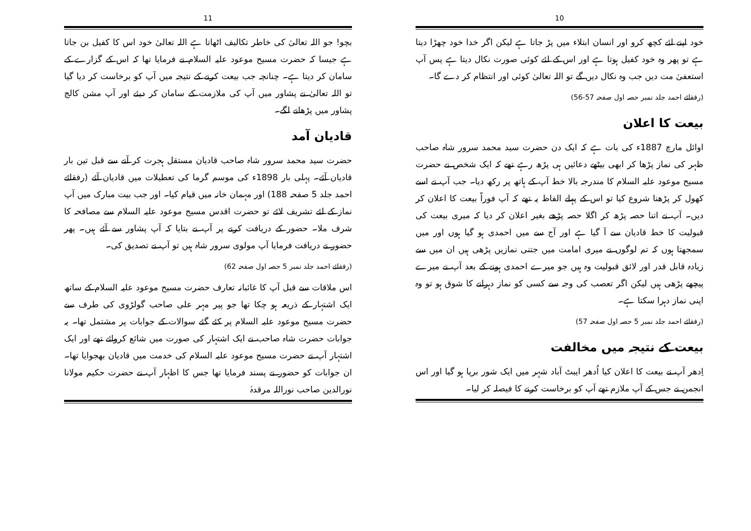10
خود اپنے لئے کچھ کرو اور انسان ابتلاء میں پڑ جاتا ہے لیکن اگر خدا خود چھڑا دیتا ہے تو پھر وہ خود کفیل ہوتا ہے اور اس کے لئے کوئی صورت نکال دیتا ہے پس آپ استعفیٰ مت دیں جب وہ نکال دیں گے تو اللہ تعالیٰ کوئی اور انتظام کر دے گا۔
(رفقائے احمد جلد نمبر حصہ اول صفحہ 57-56)
بیعت کا اعلان
اوائل مارچ 1887ء کی بات ہے کہ ایک دن حضرت سید محمد سرور شاہ صاحب ظہر کی نماز پڑھا کر ابھی بیٹھے دعائیں ہی پڑھ رہے تھے کہ ایک شخص نے حضرت مسیح موعود علیہ السلام کا مندرجہ بالا خط آپ کے ہاتھ پر رکھ دیا۔ جب آپ نے اسے کھول کر پڑھنا شروع کیا تو اس کے پہلے الفاظ یہ تھے کہ آپ فوراً بیعت کا اعلان کر دیں۔ آپ نے اتنا حصہ پڑھ کر اگلا حصہ پڑھے بغیر اعلان کر دیا کہ میری بیعت کی قبولیت کا خط قادیان سے آ گیا ہے اور آج سے میں احمدی ہو گیا ہوں اور میں سمجھتا ہوں کہ تم لوگوں نے میری امامت میں جتنی نمازیں پڑھی ہیں ان میں سے زیادہ قابل قدر اور لائق قبولیت وہ ہیں جو میرے احمدی ہونے کے بعد آپ نے میرے پیچھے پڑھی ہیں لیکن اگر تعصب کی وجہ سے کسی کو نماز دہرانے کا شوق ہو تو وہ اپنی نماز دہرا سکتا ہے۔
(رفقائے احمد جلد نمبر 5 حصہ اول صفحہ 57)
بیعت کے نتیجہ میں مخالفت
اِدھر آپ نے بیعت کا اعلان کیا اُدھر ایبٹ آباد شہر میں ایک شور برپا ہو گیا اور اس انجمن نے جس کے آپ ملازم تھے آپ کو برخاست کرنے کا فیصلہ کر لیا۔
11
بچو! جو اللہ تعالیٰ کی خاطر تکالیف اٹھاتا ہے اللہ تعالیٰ خود اس کا کفیل بن جاتا ہے جیسا کہ حضرت مسیح موعود علیہ السلام نے فرمایا تھا کہ اس کے گزارے کے سامان کر دیتا ہے۔ چنانچہ جب بیعت کرنے کے نتیجہ میں آپ کو برخاست کر دیا گیا تو اللہ تعالیٰ نے پشاور میں آپ کی ملازمت کے سامان کر دیئے اور آپ مشن کالج پشاور میں پڑھانے لگے۔
قادیان آمد
حضرت سید محمد سرور شاہ صاحب قادیان مستقل ہجرت کر آنے سے قبل تین بار قادیان آئے۔ پہلی بار 1898ء کی موسم گرما کی تعطیلات میں قادیان آئے (رفقائے احمد جلد 5 صفحہ 188) اور مہمان خانہ میں قیام کیا۔ اور جب بیت مبارک میں آپ نماز کے لئے تشریف لائے تو حضرت اقدس مسیح موعود علیہ السلام سے مصافحہ کا شرف ملا۔ حضور کے دریافت کرنے پر آپ نے بتایا کہ آپ پشاور سے آئے ہیں۔ پھر حضور نے دریافت فرمایا آپ مولوی سرور شاہ ہیں تو آپ نے تصدیق کی۔
(رفقائے احمد جلد نمبر 5 حصہ اول صفحہ 62)
اس ملاقات سے قبل آپ کا غائبانہ تعارف حضرت مسیح موعود علیہ السلام کے ساتھ ایک اشتہار کے ذریعہ ہو چکا تھا جو پیر مہر علی صاحب گولڑوی کی طرف سے حضرت مسیح موعود علیہ السلام پر کئے گئے سوالات کے جوابات پر مشتمل تھا۔ یہ جوابات حضرت شاہ صاحب نے ایک اشتہار کی صورت میں شائع کروائے تھے اور ایک اشتہار آپ نے حضرت مسیح موعود علیہ السلام کی خدمت میں قادیان بھجوایا تھا۔ ان جوابات کو حضور نے پسند فرمایا تھا جس کا اظہار آپ نے حضرت حکیم مولانا نورالدین صاحب نوراللہ مرقدہٗ